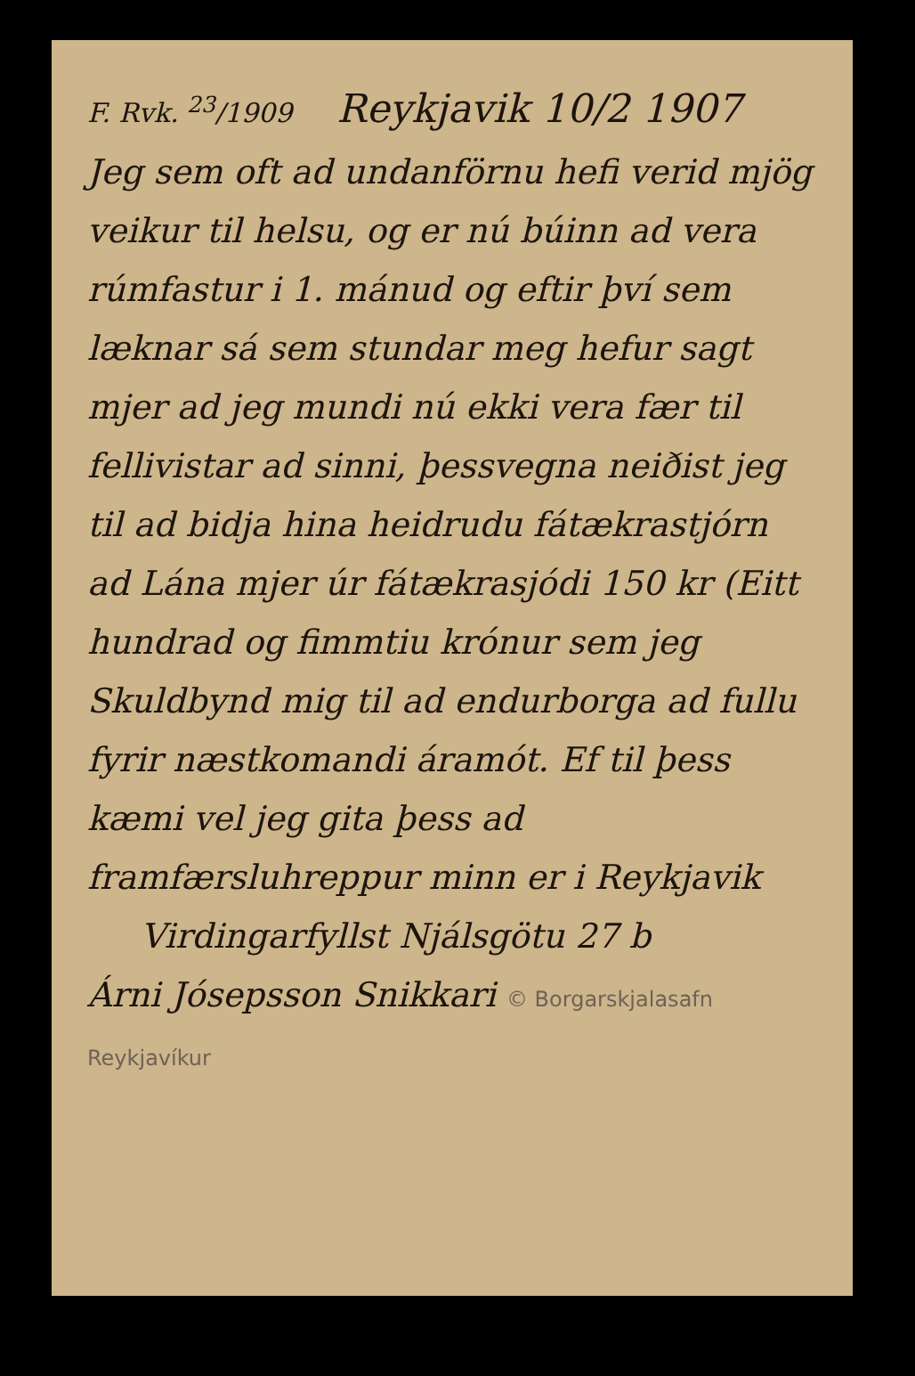F. Rvk. <sup>23</sup>/1909 Reykjavik 10/2 1907
Jeg sem oft ad undanförnu hefi verid mjög veikur til helsu, og er nú búinn ad vera rúmfastur i 1. mánud og eftir því sem læknar sá sem stundar meg hefur sagt mjer ad jeg mundi nú ekki vera fær til fellivistar ad sinni, þessvegna neiðist jeg til ad bidja hina heidrudu fátækrastjórn ad Lána mjer úr fátækrasjódi 150 kr (Eitt hundrad og fimmtiu krónur sem jeg Skuldbynd mig til ad endurborga ad fullu fyrir næstkomandi áramót. Ef til þess kæmi vel jeg gita þess ad framfærsluhreppur minn er i Reykjavik
Virdingarfyllst Njálsgötu 27 b
Árni Jósepsson Snikkari © Borgarskjalasafn Reykjavíkur